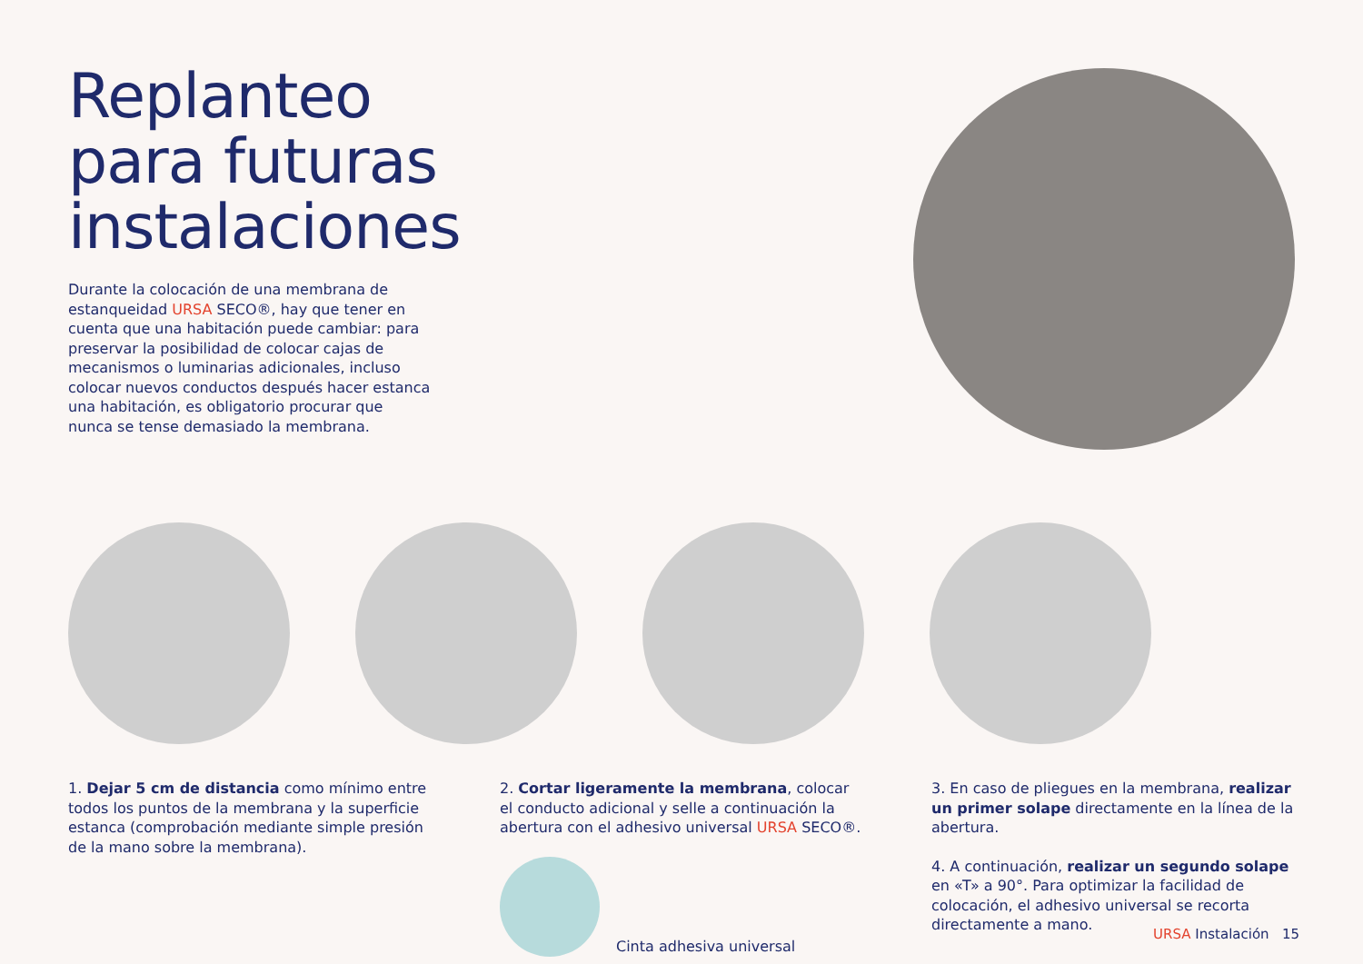Replanteo
para futuras
instalaciones
Durante la colocación de una membrana de estanqueidad URSA SECO®, hay que tener en cuenta que una habitación puede cambiar: para preservar la posibilidad de colocar cajas de mecanismos o luminarias adicionales, incluso colocar nuevos conductos después hacer estanca una habitación, es obligatorio procurar que nunca se tense demasiado la membrana.
1. Dejar 5 cm de distancia como mínimo entre todos los puntos de la membrana y la superficie estanca (comprobación mediante simple presión de la mano sobre la membrana).
2. Cortar ligeramente la membrana, colocar el conducto adicional y selle a continuación la abertura con el adhesivo universal URSA SECO®.
Cinta adhesiva universal
3. En caso de pliegues en la membrana, realizar un primer solape directamente en la línea de la abertura.
4. A continuación, realizar un segundo solape en «T» a 90°. Para optimizar la facilidad de colocación, el adhesivo universal se recorta directamente a mano.
URSA Instalación 15